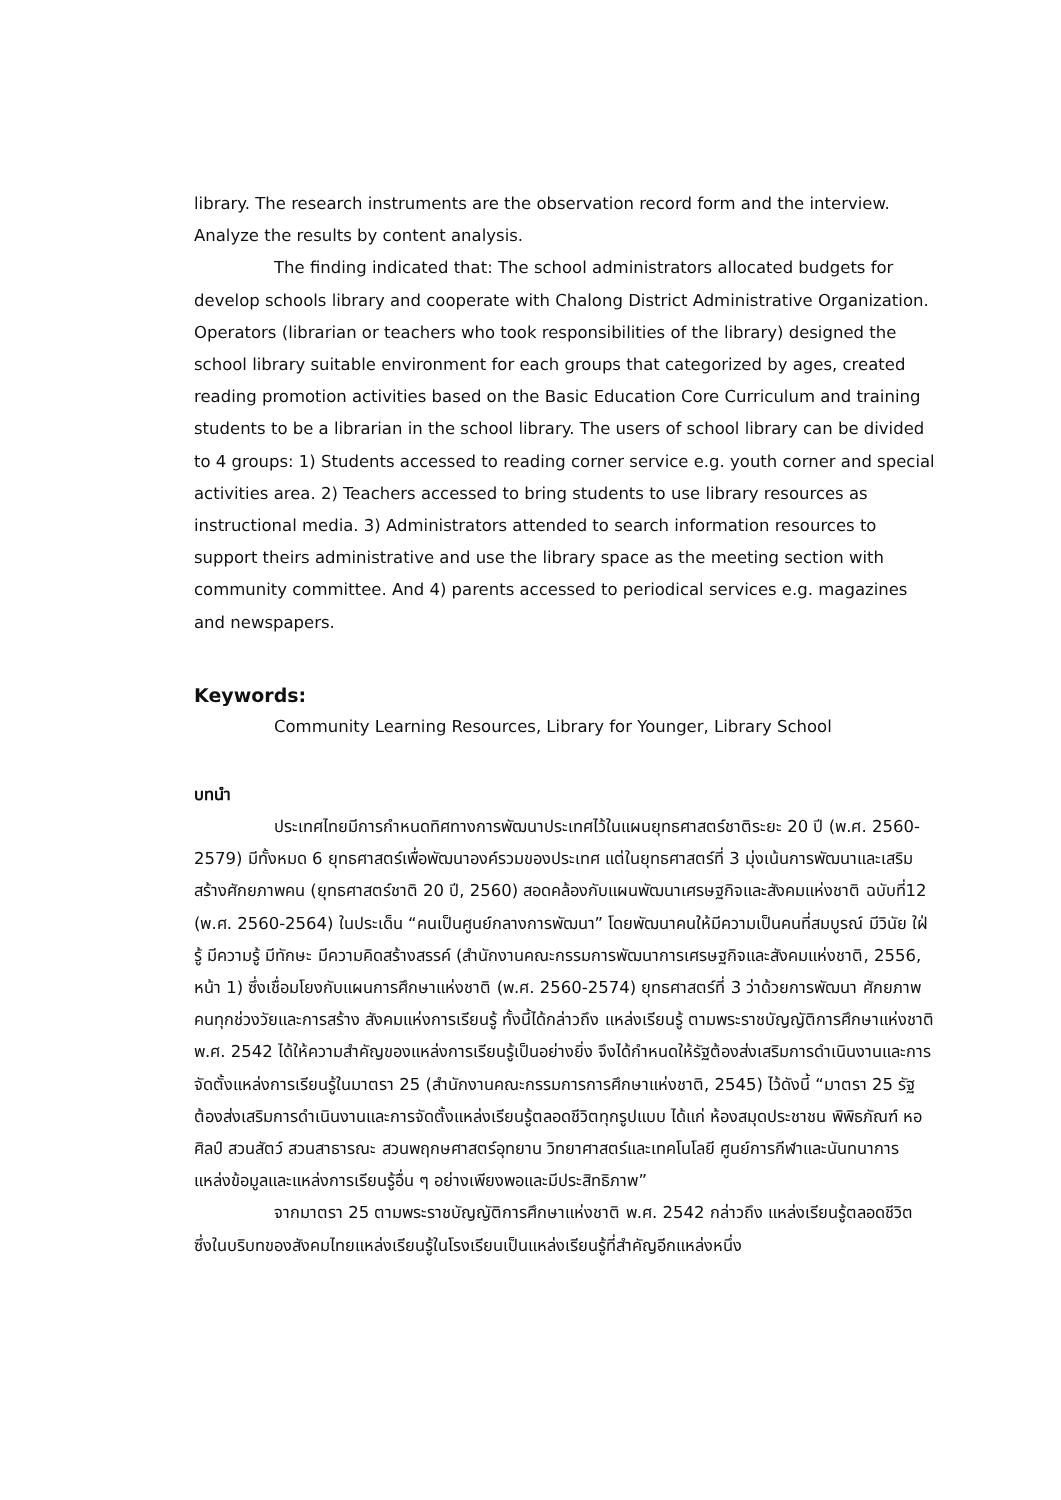library. The research instruments are the observation record form and the interview. Analyze the results by content analysis.
The finding indicated that: The school administrators allocated budgets for develop schools library and cooperate with Chalong District Administrative Organization. Operators (librarian or teachers who took responsibilities of the library) designed the school library suitable environment for each groups that categorized by ages, created reading promotion activities based on the Basic Education Core Curriculum and training students to be a librarian in the school library. The users of school library can be divided to 4 groups: 1) Students accessed to reading corner service e.g. youth corner and special activities area. 2) Teachers accessed to bring students to use library resources as instructional media. 3) Administrators attended to search information resources to support theirs administrative and use the library space as the meeting section with community committee. And 4) parents accessed to periodical services e.g. magazines and newspapers.
Keywords:
Community Learning Resources, Library for Younger, Library School
บทนำ
ประเทศไทยมีการกำหนดทิศทางการพัฒนาประเทศไว้ในแผนยุทธศาสตร์ชาติระยะ 20 ปี (พ.ศ. 2560-2579) มีทั้งหมด 6 ยุทธศาสตร์เพื่อพัฒนาองค์รวมของประเทศ แต่ในยุทธศาสตร์ที่ 3 มุ่งเน้นการพัฒนาและเสริมสร้างศักยภาพคน (ยุทธศาสตร์ชาติ 20 ปี, 2560) สอดคล้องกับแผนพัฒนาเศรษฐกิจและสังคมแห่งชาติ ฉบับที่12 (พ.ศ. 2560-2564) ในประเด็น “คนเป็นศูนย์กลางการพัฒนา” โดยพัฒนาคนให้มีความเป็นคนที่สมบูรณ์ มีวินัย ใฝ่รู้ มีความรู้ มีทักษะ มีความคิดสร้างสรรค์ (สำนักงานคณะกรรมการพัฒนาการเศรษฐกิจและสังคมแห่งชาติ, 2556, หน้า 1) ซึ่งเชื่อมโยงกับแผนการศึกษาแห่งชาติ (พ.ศ. 2560-2574) ยุทธศาสตร์ที่ 3 ว่าด้วยการพัฒนา ศักยภาพคนทุกช่วงวัยและการสร้าง สังคมแห่งการเรียนรู้ ทั้งนี้ได้กล่าวถึง แหล่งเรียนรู้ ตามพระราชบัญญัติการศึกษาแห่งชาติ พ.ศ. 2542 ได้ให้ความสำคัญของแหล่งการเรียนรู้เป็นอย่างยิ่ง จึงได้กำหนดให้รัฐต้องส่งเสริมการดำเนินงานและการจัดตั้งแหล่งการเรียนรู้ในมาตรา 25 (สำนักงานคณะกรรมการการศึกษาแห่งชาติ, 2545) ไว้ดังนี้ “มาตรา 25 รัฐต้องส่งเสริมการดำเนินงานและการจัดตั้งแหล่งเรียนรู้ตลอดชีวิตทุกรูปแบบ ได้แก่ ห้องสมุดประชาชน พิพิธภัณฑ์ หอศิลป์ สวนสัตว์ สวนสาธารณะ สวนพฤกษศาสตร์อุทยาน วิทยาศาสตร์และเทคโนโลยี ศูนย์การกีฬาและนันทนาการ แหล่งข้อมูลและแหล่งการเรียนรู้อื่น ๆ อย่างเพียงพอและมีประสิทธิภาพ”
จากมาตรา 25 ตามพระราชบัญญัติการศึกษาแห่งชาติ พ.ศ. 2542 กล่าวถึง แหล่งเรียนรู้ตลอดชีวิต ซึ่งในบริบทของสังคมไทยแหล่งเรียนรู้ในโรงเรียนเป็นแหล่งเรียนรู้ที่สำคัญอีกแหล่งหนึ่ง